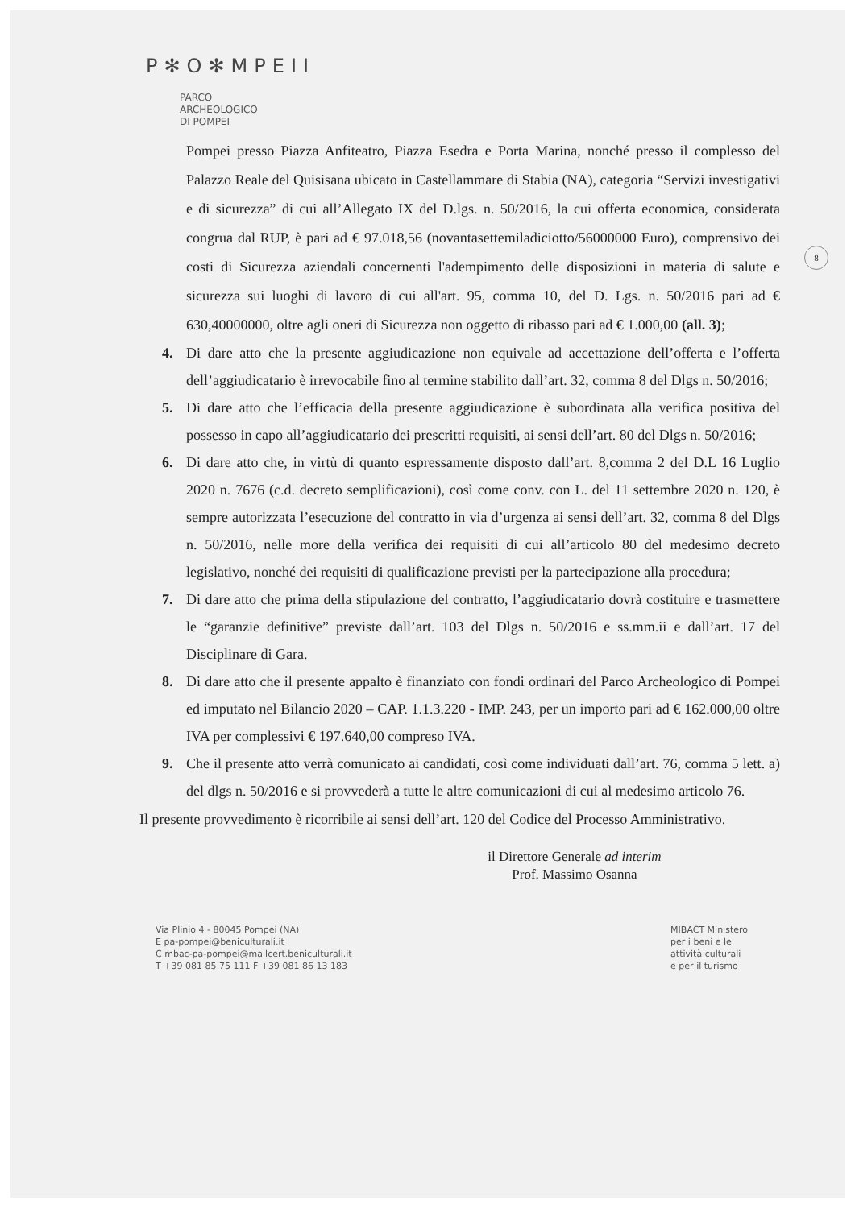P✻O✻MPEII
PARCO
ARCHEOLOGICO
DI POMPEI
8
Pompei presso Piazza Anfiteatro, Piazza Esedra e Porta Marina, nonché presso il complesso del Palazzo Reale del Quisisana ubicato in Castellammare di Stabia (NA), categoria “Servizi investigativi e di sicurezza” di cui all’Allegato IX del D.lgs. n. 50/2016, la cui offerta economica, considerata congrua dal RUP, è pari ad € 97.018,56 (novantasettemiladiciotto/56000000 Euro), comprensivo dei costi di Sicurezza aziendali concernenti l'adempimento delle disposizioni in materia di salute e sicurezza sui luoghi di lavoro di cui all'art. 95, comma 10, del D. Lgs. n. 50/2016 pari ad € 630,40000000, oltre agli oneri di Sicurezza non oggetto di ribasso pari ad € 1.000,00 (all. 3);
4. Di dare atto che la presente aggiudicazione non equivale ad accettazione dell’offerta e l’offerta dell’aggiudicatario è irrevocabile fino al termine stabilito dall’art. 32, comma 8 del Dlgs n. 50/2016;
5. Di dare atto che l’efficacia della presente aggiudicazione è subordinata alla verifica positiva del possesso in capo all’aggiudicatario dei prescritti requisiti, ai sensi dell’art. 80 del Dlgs n. 50/2016;
6. Di dare atto che, in virtù di quanto espressamente disposto dall’art. 8,comma 2 del D.L 16 Luglio 2020 n. 7676 (c.d. decreto semplificazioni), così come conv. con L. del 11 settembre 2020 n. 120, è sempre autorizzata l’esecuzione del contratto in via d’urgenza ai sensi dell’art. 32, comma 8 del Dlgs n. 50/2016, nelle more della verifica dei requisiti di cui all’articolo 80 del medesimo decreto legislativo, nonché dei requisiti di qualificazione previsti per la partecipazione alla procedura;
7. Di dare atto che prima della stipulazione del contratto, l’aggiudicatario dovrà costituire e trasmettere le “garanzie definitive” previste dall’art. 103 del Dlgs n. 50/2016 e ss.mm.ii e dall’art. 17 del Disciplinare di Gara.
8. Di dare atto che il presente appalto è finanziato con fondi ordinari del Parco Archeologico di Pompei ed imputato nel Bilancio 2020 – CAP. 1.1.3.220 - IMP. 243, per un importo pari ad € 162.000,00 oltre IVA per complessivi € 197.640,00 compreso IVA.
9. Che il presente atto verrà comunicato ai candidati, così come individuati dall’art. 76, comma 5 lett. a) del dlgs n. 50/2016 e si provvederà a tutte le altre comunicazioni di cui al medesimo articolo 76.
Il presente provvedimento è ricorribile ai sensi dell’art. 120 del Codice del Processo Amministrativo.
il Direttore Generale ad interim
Prof. Massimo Osanna
Via Plinio 4 - 80045 Pompei (NA)
E pa-pompei@beniculturali.it
C mbac-pa-pompei@mailcert.beniculturali.it
T +39 081 85 75 111 F +39 081 86 13 183
MIBACT Ministero
per i beni e le
attività culturali
e per il turismo